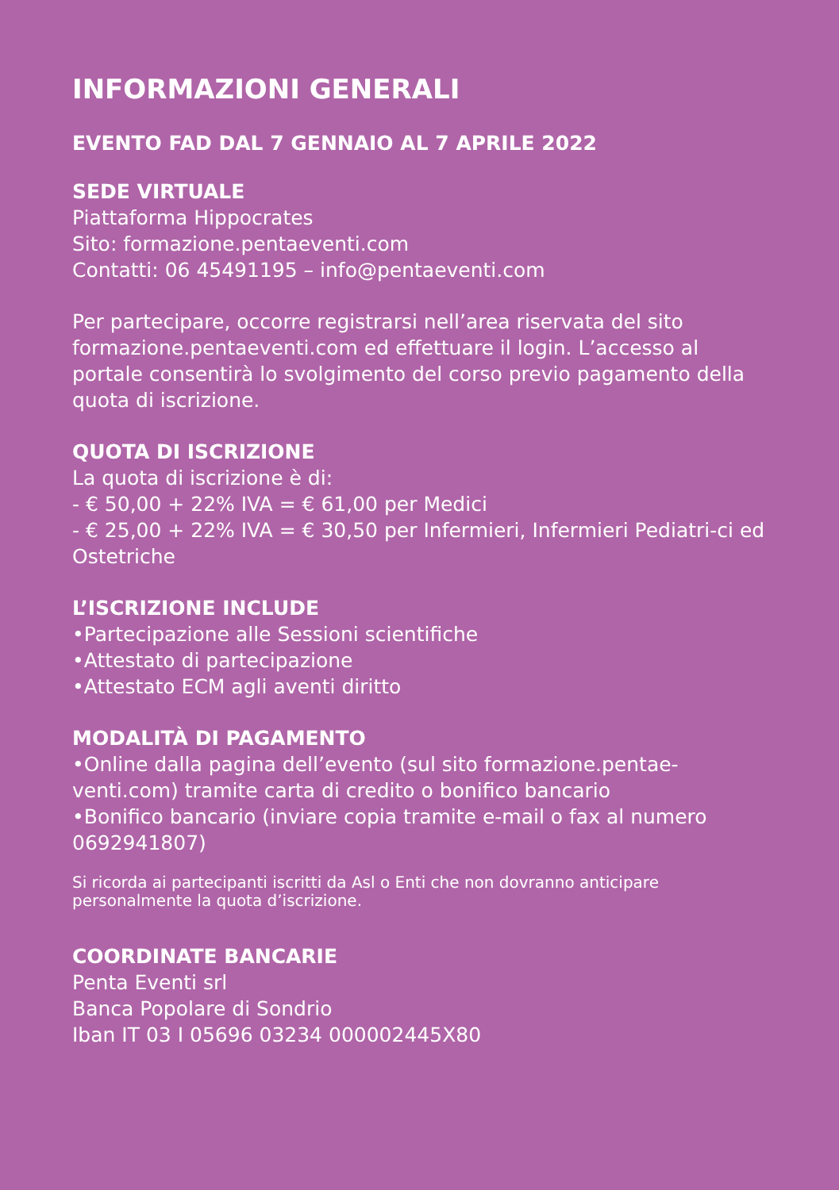INFORMAZIONI GENERALI
EVENTO FAD DAL 7 GENNAIO AL 7 APRILE 2022
SEDE VIRTUALE
Piattaforma Hippocrates
Sito: formazione.pentaeventi.com
Contatti: 06 45491195 – info@pentaeventi.com
Per partecipare, occorre registrarsi nell’area riservata del sito formazione.pentaeventi.com ed effettuare il login. L’accesso al portale consentirà lo svolgimento del corso previo pagamento della quota di iscrizione.
QUOTA DI ISCRIZIONE
La quota di iscrizione è di:
- € 50,00 + 22% IVA = € 61,00 per Medici
- € 25,00 + 22% IVA = € 30,50 per Infermieri, Infermieri Pediatri-ci ed Ostetriche
L’ISCRIZIONE INCLUDE
•Partecipazione alle Sessioni scientifiche
•Attestato di partecipazione
•Attestato ECM agli aventi diritto
MODALITÀ DI PAGAMENTO
•Online dalla pagina dell’evento (sul sito formazione.pentae-venti.com) tramite carta di credito o bonifico bancario
•Bonifico bancario (inviare copia tramite e-mail o fax al numero 0692941807)
Si ricorda ai partecipanti iscritti da Asl o Enti che non dovranno anticipare personalmente la quota d’iscrizione.
COORDINATE BANCARIE
Penta Eventi srl
Banca Popolare di Sondrio
Iban IT 03 I 05696 03234 000002445X80